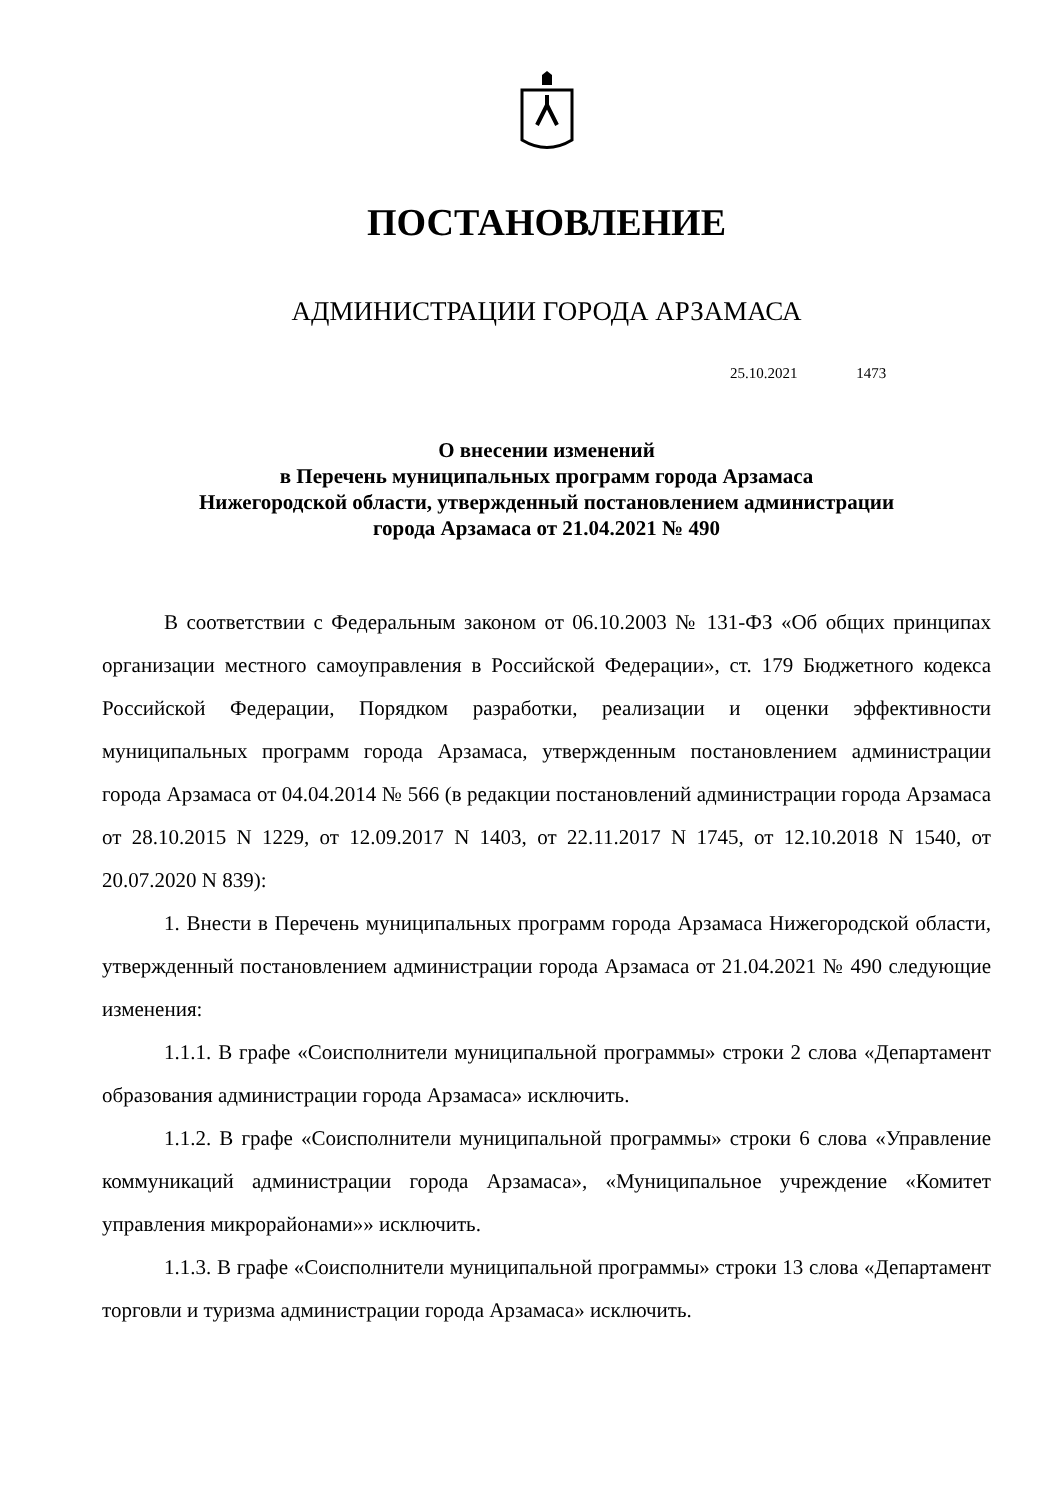ПОСТАНОВЛЕНИЕ
АДМИНИСТРАЦИИ ГОРОДА АРЗАМАСА
25.10.2021 1473
О внесении изменений
в Перечень муниципальных программ города Арзамаса
Нижегородской области, утвержденный постановлением администрации
города Арзамаса от 21.04.2021 № 490
В соответствии с Федеральным законом от 06.10.2003 № 131-ФЗ «Об общих принципах организации местного самоуправления в Российской Федерации», ст. 179 Бюджетного кодекса Российской Федерации, Порядком разработки, реализации и оценки эффективности муниципальных программ города Арзамаса, утвержденным постановлением администрации города Арзамаса от 04.04.2014 № 566 (в редакции постановлений администрации города Арзамаса от 28.10.2015 N 1229, от 12.09.2017 N 1403, от 22.11.2017 N 1745, от 12.10.2018 N 1540, от 20.07.2020 N 839):
1. Внести в Перечень муниципальных программ города Арзамаса Нижегородской области, утвержденный постановлением администрации города Арзамаса от 21.04.2021 № 490 следующие изменения:
1.1.1. В графе «Соисполнители муниципальной программы» строки 2 слова «Департамент образования администрации города Арзамаса» исключить.
1.1.2. В графе «Соисполнители муниципальной программы» строки 6 слова «Управление коммуникаций администрации города Арзамаса», «Муниципальное учреждение «Комитет управления микрорайонами»» исключить.
1.1.3. В графе «Соисполнители муниципальной программы» строки 13 слова «Департамент торговли и туризма администрации города Арзамаса» исключить.